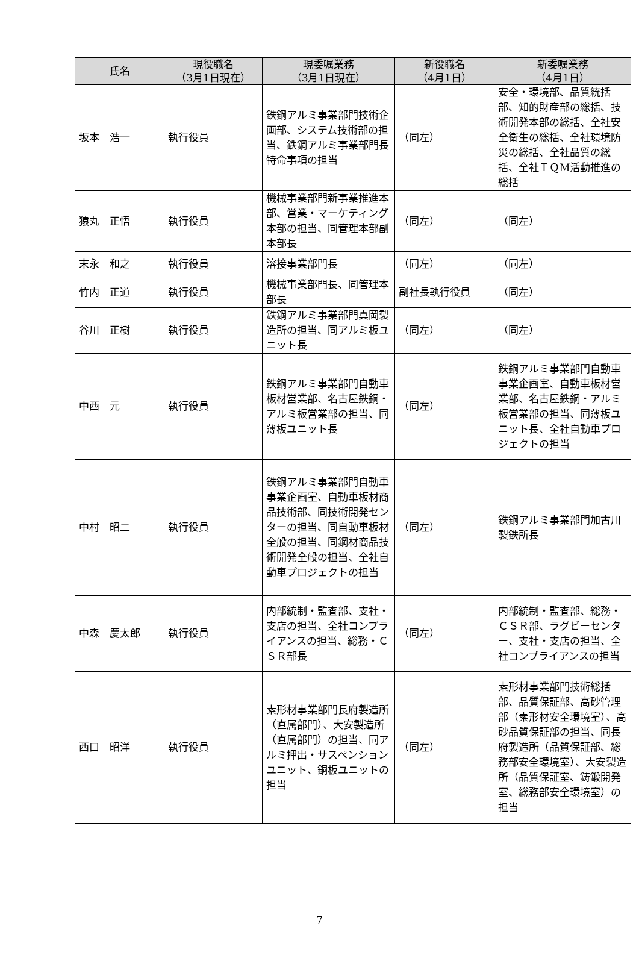| 氏名 | 現役職名 （3月1日現在） | 現委嘱業務 （3月1日現在） | 新役職名 （4月1日） | 新委嘱業務 （4月1日） |
| --- | --- | --- | --- | --- |
| 坂本 浩一 | 執行役員 | 鉄鋼アルミ事業部門技術企画部、システム技術部の担当、鉄鋼アルミ事業部門長特命事項の担当 | （同左） | 安全・環境部、品質統括部、知的財産部の総括、技術開発本部の総括、全社安全衛生の総括、全社環境防災の総括、全社品質の総括、全社ＴＱM活動推進の総括 |
| 猿丸 正悟 | 執行役員 | 機械事業部門新事業推進本部、営業・マーケティング本部の担当、同管理本部副本部長 | （同左） | （同左） |
| 末永 和之 | 執行役員 | 溶接事業部門長 | （同左） | （同左） |
| 竹内 正道 | 執行役員 | 機械事業部門長、同管理本部長 | 副社長執行役員 | （同左） |
| 谷川 正樹 | 執行役員 | 鉄鋼アルミ事業部門真岡製造所の担当、同アルミ板ユニット長 | （同左） | （同左） |
| 中西 元 | 執行役員 | 鉄鋼アルミ事業部門自動車板材営業部、名古屋鉄鋼・アルミ板営業部の担当、同薄板ユニット長 | （同左） | 鉄鋼アルミ事業部門自動車事業企画室、自動車板材営業部、名古屋鉄鋼・アルミ板営業部の担当、同薄板ユニット長、全社自動車プロジェクトの担当 |
| 中村 昭二 | 執行役員 | 鉄鋼アルミ事業部門自動車事業企画室、自動車板材商品技術部、同技術開発センターの担当、同自動車板材全般の担当、同鋼材商品技術開発全般の担当、全社自動車プロジェクトの担当 | （同左） | 鉄鋼アルミ事業部門加古川製鉄所長 |
| 中森 慶太郎 | 執行役員 | 内部統制・監査部、支社・支店の担当、全社コンプライアンスの担当、総務・ＣＳＲ部長 | （同左） | 内部統制・監査部、総務・ＣＳＲ部、ラグビーセンター、支社・支店の担当、全社コンプライアンスの担当 |
| 西口 昭洋 | 執行役員 | 素形材事業部門長府製造所（直属部門）、大安製造所（直属部門）の担当、同アルミ押出・サスペンションユニット、銅板ユニットの担当 | （同左） | 素形材事業部門技術総括部、品質保証部、高砂管理部（素形材安全環境室）、高砂品質保証部の担当、同長府製造所（品質保証部、総務部安全環境室）、大安製造所（品質保証室、鋳鍛開発室、総務部安全環境室）の担当 |
7